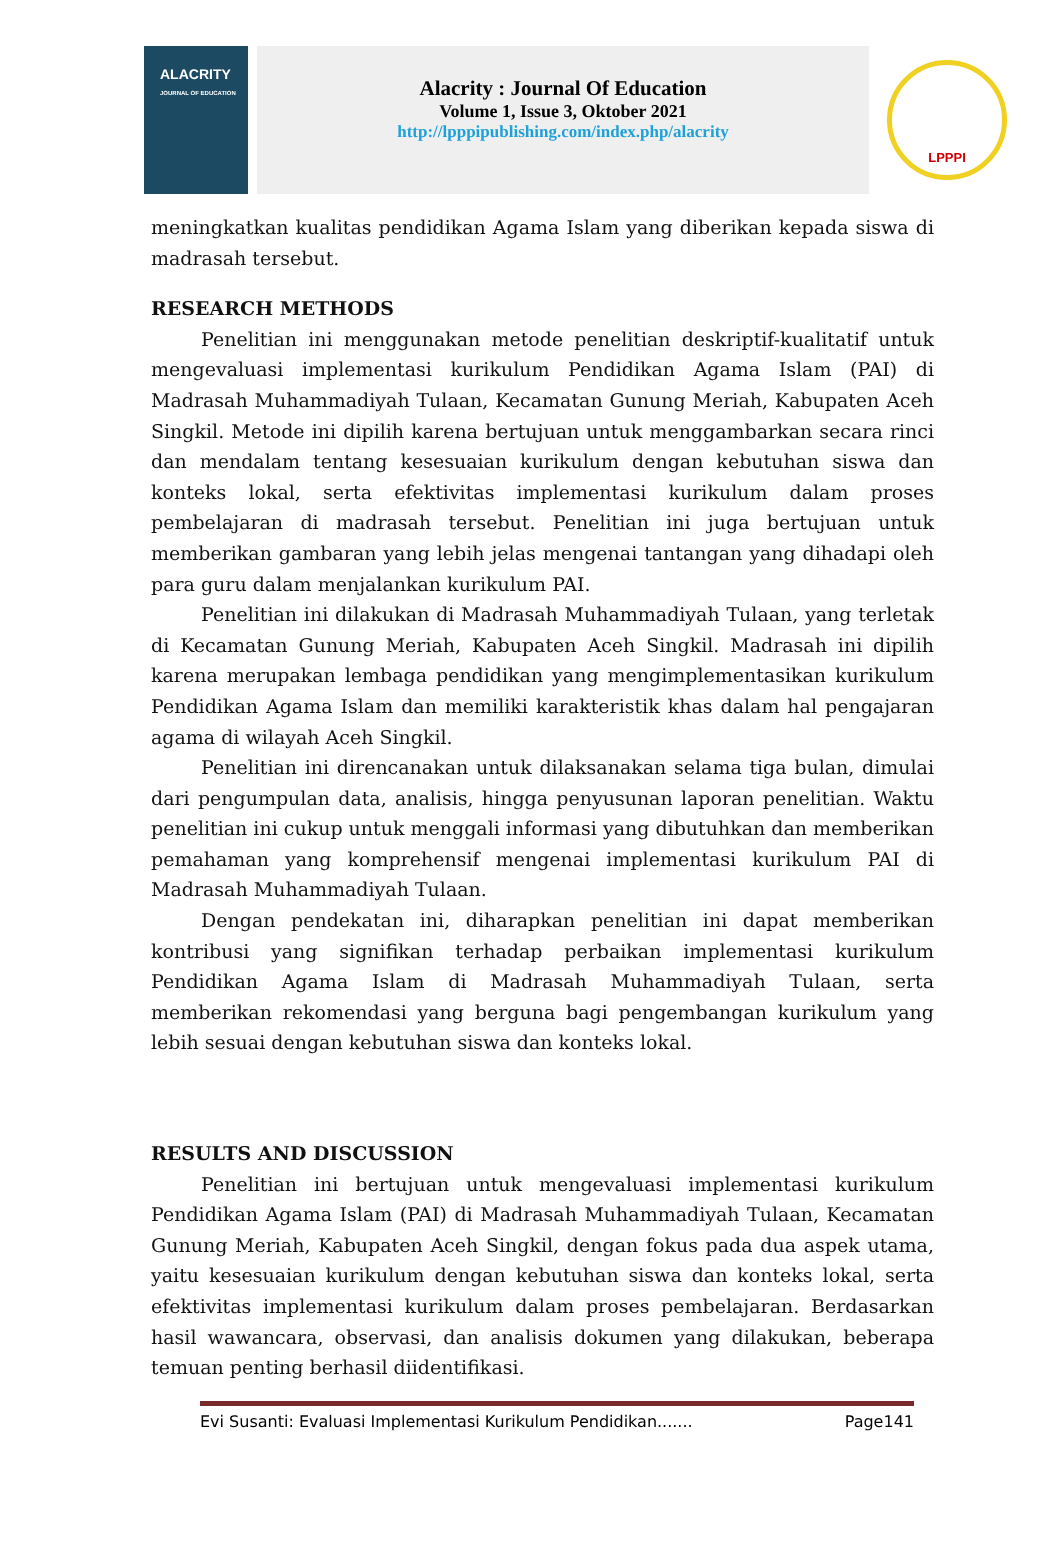ALACRITY
JOURNAL OF EDUCATION
Alacrity : Journal Of Education
Volume 1, Issue 3, Oktober 2021
http://lpppipublishing.com/index.php/alacrity
LPPPI
meningkatkan kualitas pendidikan Agama Islam yang diberikan kepada siswa di madrasah tersebut.
RESEARCH METHODS
Penelitian ini menggunakan metode penelitian deskriptif-kualitatif untuk mengevaluasi implementasi kurikulum Pendidikan Agama Islam (PAI) di Madrasah Muhammadiyah Tulaan, Kecamatan Gunung Meriah, Kabupaten Aceh Singkil. Metode ini dipilih karena bertujuan untuk menggambarkan secara rinci dan mendalam tentang kesesuaian kurikulum dengan kebutuhan siswa dan konteks lokal, serta efektivitas implementasi kurikulum dalam proses pembelajaran di madrasah tersebut. Penelitian ini juga bertujuan untuk memberikan gambaran yang lebih jelas mengenai tantangan yang dihadapi oleh para guru dalam menjalankan kurikulum PAI.
Penelitian ini dilakukan di Madrasah Muhammadiyah Tulaan, yang terletak di Kecamatan Gunung Meriah, Kabupaten Aceh Singkil. Madrasah ini dipilih karena merupakan lembaga pendidikan yang mengimplementasikan kurikulum Pendidikan Agama Islam dan memiliki karakteristik khas dalam hal pengajaran agama di wilayah Aceh Singkil.
Penelitian ini direncanakan untuk dilaksanakan selama tiga bulan, dimulai dari pengumpulan data, analisis, hingga penyusunan laporan penelitian. Waktu penelitian ini cukup untuk menggali informasi yang dibutuhkan dan memberikan pemahaman yang komprehensif mengenai implementasi kurikulum PAI di Madrasah Muhammadiyah Tulaan.
Dengan pendekatan ini, diharapkan penelitian ini dapat memberikan kontribusi yang signifikan terhadap perbaikan implementasi kurikulum Pendidikan Agama Islam di Madrasah Muhammadiyah Tulaan, serta memberikan rekomendasi yang berguna bagi pengembangan kurikulum yang lebih sesuai dengan kebutuhan siswa dan konteks lokal.
RESULTS AND DISCUSSION
Penelitian ini bertujuan untuk mengevaluasi implementasi kurikulum Pendidikan Agama Islam (PAI) di Madrasah Muhammadiyah Tulaan, Kecamatan Gunung Meriah, Kabupaten Aceh Singkil, dengan fokus pada dua aspek utama, yaitu kesesuaian kurikulum dengan kebutuhan siswa dan konteks lokal, serta efektivitas implementasi kurikulum dalam proses pembelajaran. Berdasarkan hasil wawancara, observasi, dan analisis dokumen yang dilakukan, beberapa temuan penting berhasil diidentifikasi.
Evi Susanti: Evaluasi Implementasi Kurikulum Pendidikan....... Page141